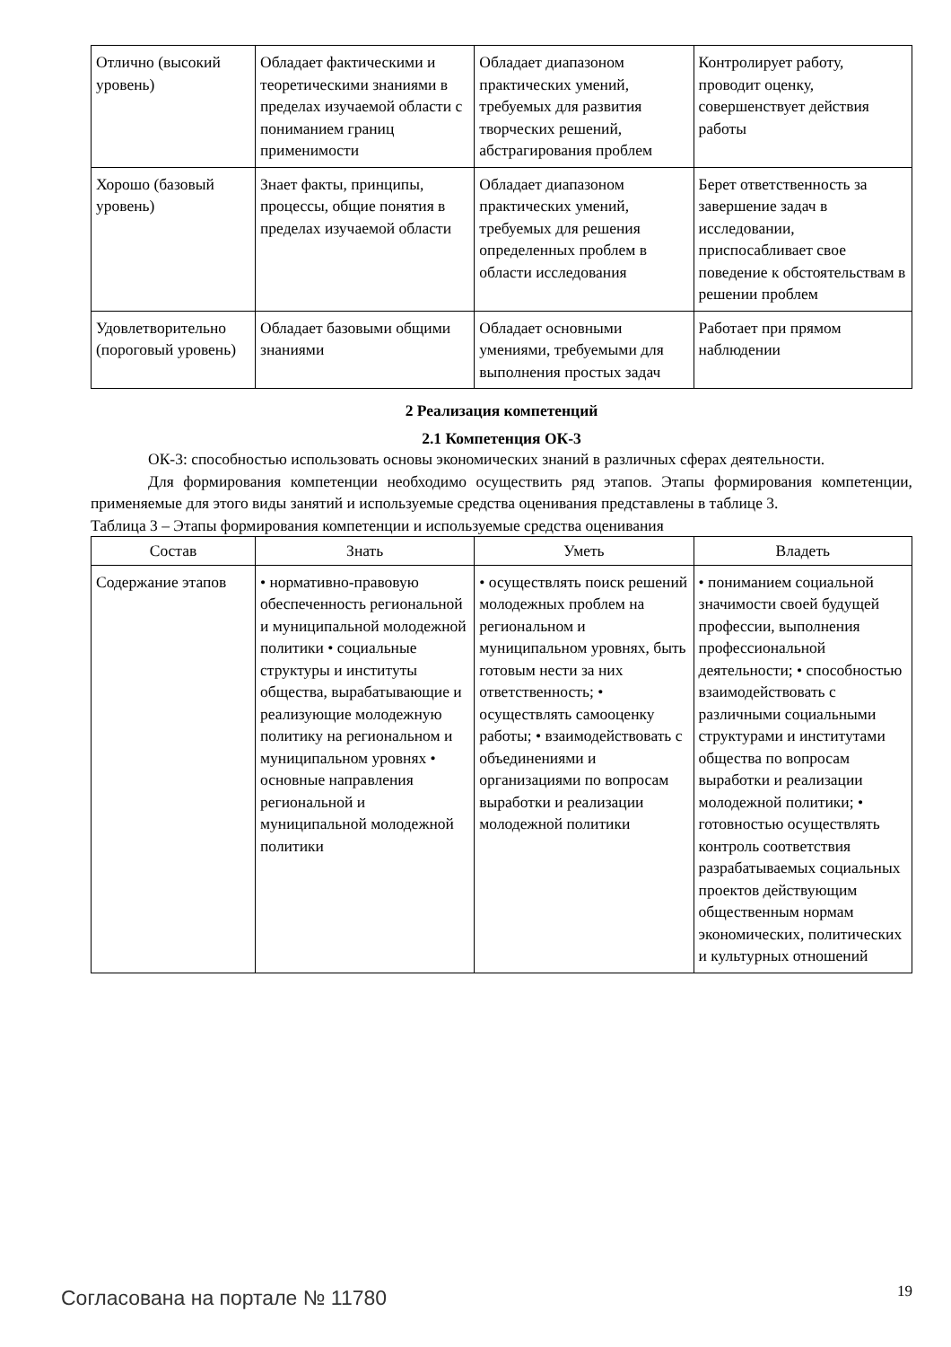| Отлично (высокий уровень) | Обладает фактическими и теоретическими знаниями в пределах изучаемой области с пониманием границ применимости | Обладает диапазоном практических умений, требуемых для развития творческих решений, абстрагирования проблем | Контролирует работу, проводит оценку, совершенствует действия работы |
| Хорошо (базовый уровень) | Знает факты, принципы, процессы, общие понятия в пределах изучаемой области | Обладает диапазоном практических умений, требуемых для решения определенных проблем в области исследования | Берет ответственность за завершение задач в исследовании, приспосабливает свое поведение к обстоятельствам в решении проблем |
| Удовлетворительно (пороговый уровень) | Обладает базовыми общими знаниями | Обладает основными умениями, требуемыми для выполнения простых задач | Работает при прямом наблюдении |
2 Реализация компетенций
2.1 Компетенция ОК-3
ОК-3: способностью использовать основы экономических знаний в различных сферах деятельности.
Для формирования компетенции необходимо осуществить ряд этапов. Этапы формирования компетенции, применяемые для этого виды занятий и используемые средства оценивания представлены в таблице 3.
Таблица 3 – Этапы формирования компетенции и используемые средства оценивания
| Состав | Знать | Уметь | Владеть |
| --- | --- | --- | --- |
| Содержание этапов | • нормативно-правовую обеспеченность региональной и муниципальной молодежной политики • социальные структуры и институты общества, вырабатывающие и реализующие молодежную политику на региональном и муниципальном уровнях • основные направления региональной и муниципальной молодежной политики | • осуществлять поиск решений молодежных проблем на региональном и муниципальном уровнях, быть готовым нести за них ответственность; • осуществлять самооценку работы; • взаимодействовать с объединениями и организациями по вопросам выработки и реализации молодежной политики | • пониманием социальной значимости своей будущей профессии, выполнения профессиональной деятельности; • способностью взаимодействовать с различными социальными структурами и институтами общества по вопросам выработки и реализации молодежной политики; • готовностью осуществлять контроль соответствия разрабатываемых социальных проектов действующим общественным нормам экономических, политических и культурных отношений |
Согласована на портале № 11780 19